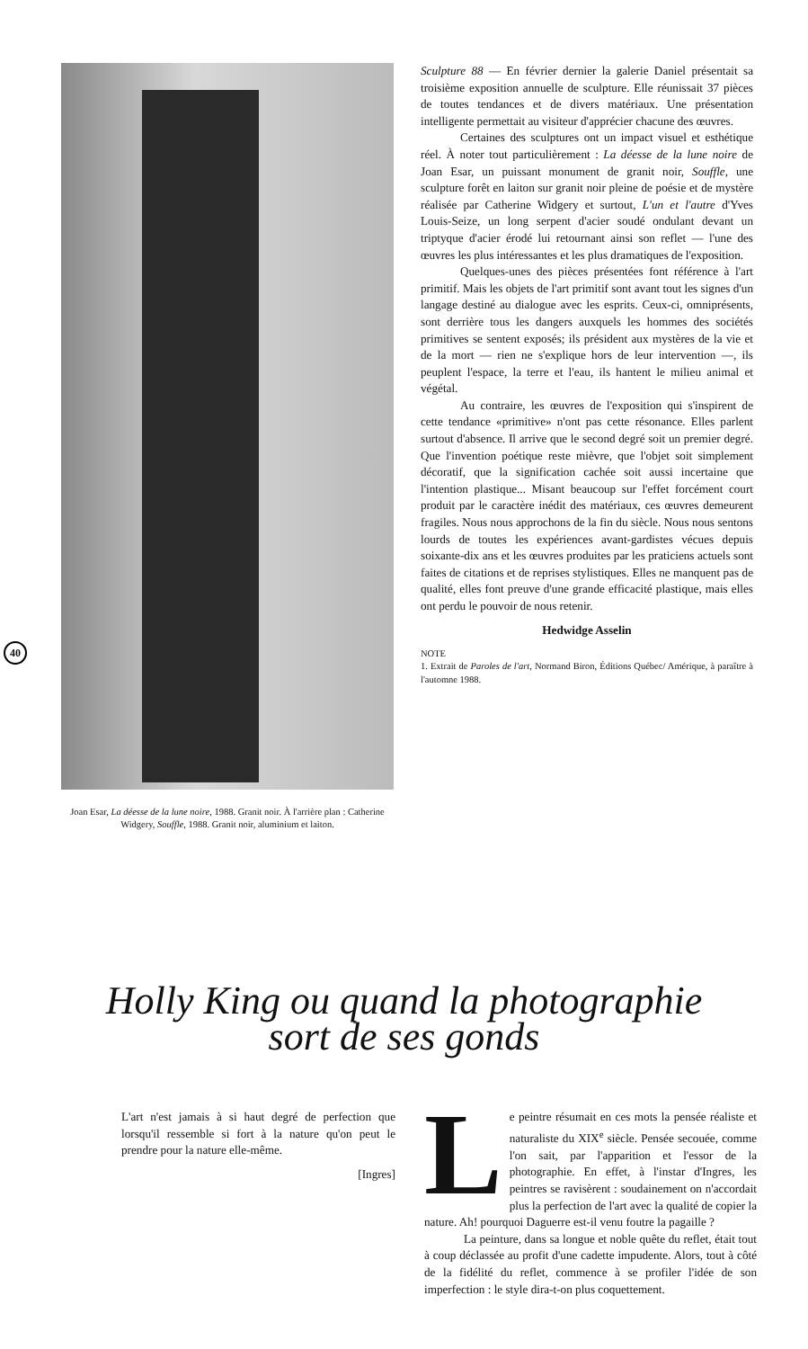Joan Esar, La déesse de la lune noire, 1988. Granit noir. À l'arrière plan : Catherine Widgery, Souffle, 1988. Granit noir, aluminium et laiton.
Sculpture 88 — En février dernier la galerie Daniel présentait sa troisième exposition annuelle de sculpture. Elle réunissait 37 pièces de toutes tendances et de divers matériaux. Une présentation intelligente permettait au visiteur d'apprécier chacune des œuvres.
Certaines des sculptures ont un impact visuel et esthétique réel. À noter tout particulièrement : La déesse de la lune noire de Joan Esar, un puissant monument de granit noir, Souffle, une sculpture forêt en laiton sur granit noir pleine de poésie et de mystère réalisée par Catherine Widgery et surtout, L'un et l'autre d'Yves Louis-Seize, un long serpent d'acier soudé ondulant devant un triptyque d'acier érodé lui retournant ainsi son reflet — l'une des œuvres les plus intéressantes et les plus dramatiques de l'exposition.
Quelques-unes des pièces présentées font référence à l'art primitif. Mais les objets de l'art primitif sont avant tout les signes d'un langage destiné au dialogue avec les esprits. Ceux-ci, omniprésents, sont derrière tous les dangers auxquels les hommes des sociétés primitives se sentent exposés; ils président aux mystères de la vie et de la mort — rien ne s'explique hors de leur intervention —, ils peuplent l'espace, la terre et l'eau, ils hantent le milieu animal et végétal.
Au contraire, les œuvres de l'exposition qui s'inspirent de cette tendance «primitive» n'ont pas cette résonance. Elles parlent surtout d'absence. Il arrive que le second degré soit un premier degré. Que l'invention poétique reste mièvre, que l'objet soit simplement décoratif, que la signification cachée soit aussi incertaine que l'intention plastique... Misant beaucoup sur l'effet forcément court produit par le caractère inédit des matériaux, ces œuvres demeurent fragiles. Nous nous approchons de la fin du siècle. Nous nous sentons lourds de toutes les expériences avant-gardistes vécues depuis soixante-dix ans et les œuvres produites par les praticiens actuels sont faites de citations et de reprises stylistiques. Elles ne manquent pas de qualité, elles font preuve d'une grande efficacité plastique, mais elles ont perdu le pouvoir de nous retenir.
Hedwidge Asselin
NOTE
1. Extrait de Paroles de l'art, Normand Biron, Éditions Québec/ Amérique, à paraître à l'automne 1988.
40
Holly King ou quand la photographie
sort de ses gonds
L'art n'est jamais à si haut degré de perfection que lorsqu'il ressemble si fort à la nature qu'on peut le prendre pour la nature elle-même.
[Ingres]
Le peintre résumait en ces mots la pensée réaliste et naturaliste du XIX<sup>e</sup> siècle. Pensée secouée, comme l'on sait, par l'apparition et l'essor de la photographie. En effet, à l'instar d'Ingres, les peintres se ravisèrent : soudainement on n'accordait plus la perfection de l'art avec la qualité de copier la nature. Ah! pourquoi Daguerre est-il venu foutre la pagaille ?
La peinture, dans sa longue et noble quête du reflet, était tout à coup déclassée au profit d'une cadette impudente. Alors, tout à côté de la fidélité du reflet, commence à se profiler l'idée de son imperfection : le style dira-t-on plus coquettement.